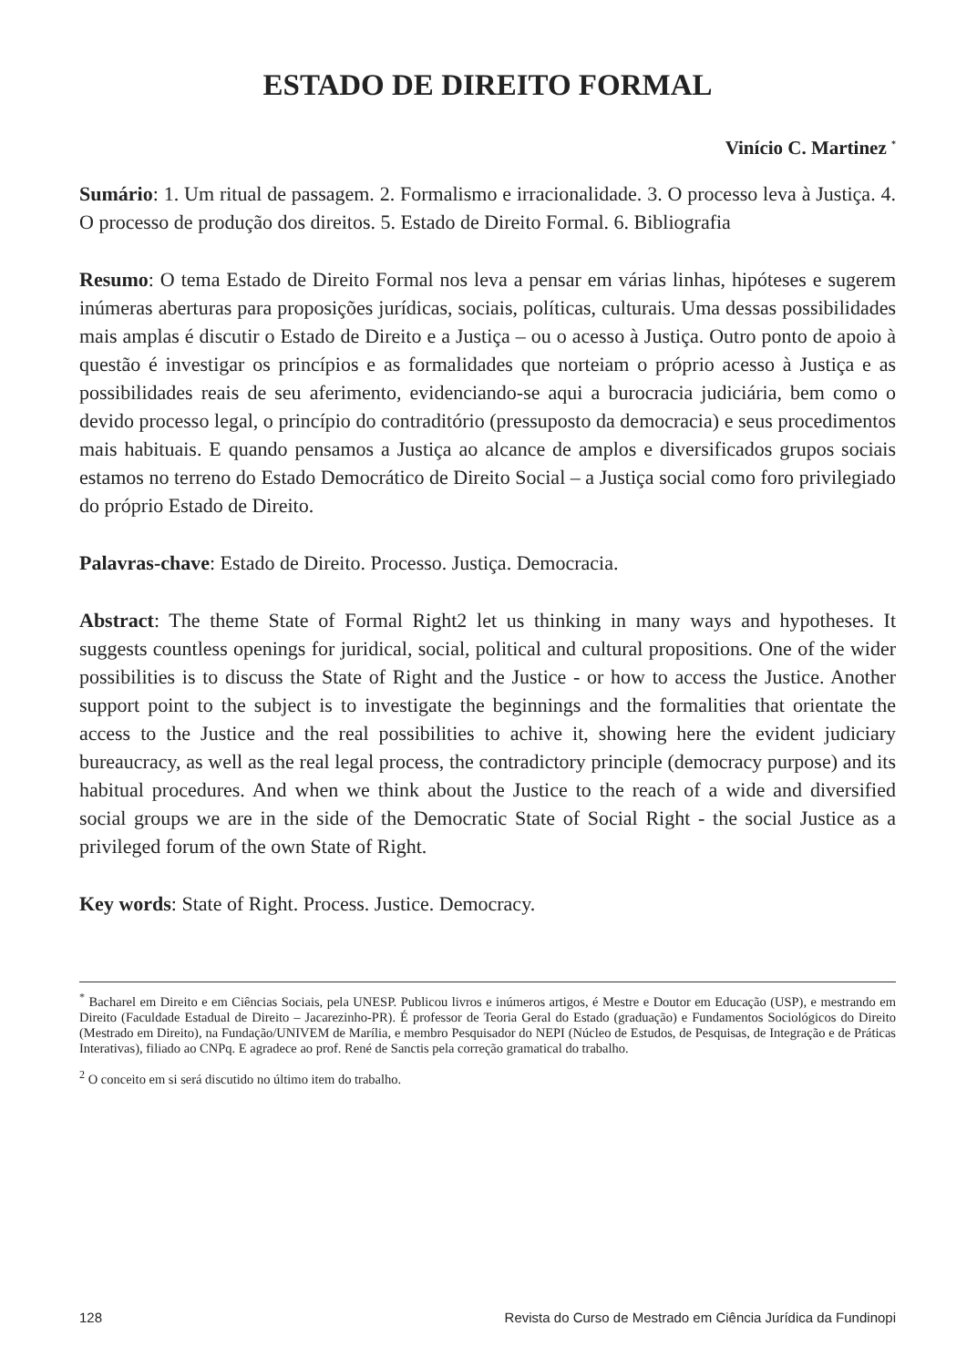ESTADO DE DIREITO FORMAL
Vinício C. Martinez <sup>*</sup>
Sumário: 1. Um ritual de passagem. 2. Formalismo e irracionalidade. 3. O processo leva à Justiça. 4. O processo de produção dos direitos. 5. Estado de Direito Formal. 6. Bibliografia
Resumo: O tema Estado de Direito Formal nos leva a pensar em várias linhas, hipóteses e sugerem inúmeras aberturas para proposições jurídicas, sociais, políticas, culturais. Uma dessas possibilidades mais amplas é discutir o Estado de Direito e a Justiça – ou o acesso à Justiça. Outro ponto de apoio à questão é investigar os princípios e as formalidades que norteiam o próprio acesso à Justiça e as possibilidades reais de seu aferimento, evidenciando-se aqui a burocracia judiciária, bem como o devido processo legal, o princípio do contraditório (pressuposto da democracia) e seus procedimentos mais habituais. E quando pensamos a Justiça ao alcance de amplos e diversificados grupos sociais estamos no terreno do Estado Democrático de Direito Social – a Justiça social como foro privilegiado do próprio Estado de Direito.
Palavras-chave: Estado de Direito. Processo. Justiça. Democracia.
Abstract: The theme State of Formal Right2 let us thinking in many ways and hypotheses. It suggests countless openings for juridical, social, political and cultural propositions. One of the wider possibilities is to discuss the State of Right and the Justice - or how to access the Justice. Another support point to the subject is to investigate the beginnings and the formalities that orientate the access to the Justice and the real possibilities to achive it, showing here the evident judiciary bureaucracy, as well as the real legal process, the contradictory principle (democracy purpose) and its habitual procedures. And when we think about the Justice to the reach of a wide and diversified social groups we are in the side of the Democratic State of Social Right - the social Justice as a privileged forum of the own State of Right.
Key words: State of Right. Process. Justice. Democracy.
<sup>*</sup> Bacharel em Direito e em Ciências Sociais, pela UNESP. Publicou livros e inúmeros artigos, é Mestre e Doutor em Educação (USP), e mestrando em Direito (Faculdade Estadual de Direito – Jacarezinho-PR). É professor de Teoria Geral do Estado (graduação) e Fundamentos Sociológicos do Direito (Mestrado em Direito), na Fundação/UNIVEM de Marília, e membro Pesquisador do NEPI (Núcleo de Estudos, de Pesquisas, de Integração e de Práticas Interativas), filiado ao CNPq. E agradece ao prof. René de Sanctis pela correção gramatical do trabalho.
<sup>2</sup> O conceito em si será discutido no último item do trabalho.
128 Revista do Curso de Mestrado em Ciência Jurídica da Fundinopi